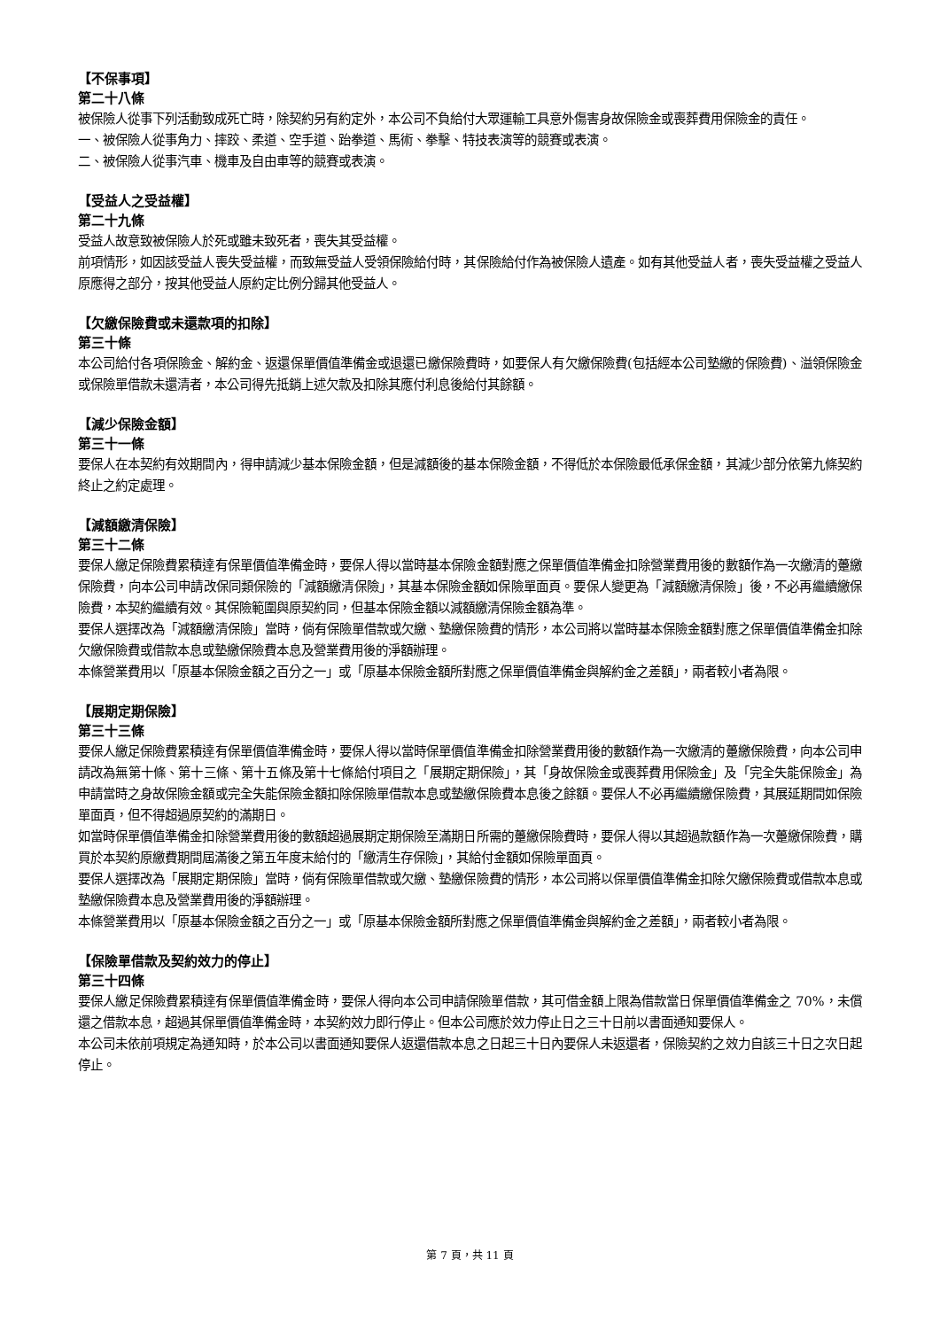【不保事項】
第二十八條
被保險人從事下列活動致成死亡時，除契約另有約定外，本公司不負給付大眾運輸工具意外傷害身故保險金或喪葬費用保險金的責任。
一、被保險人從事角力、摔跤、柔道、空手道、跆拳道、馬術、拳擊、特技表演等的競賽或表演。
二、被保險人從事汽車、機車及自由車等的競賽或表演。
【受益人之受益權】
第二十九條
受益人故意致被保險人於死或雖未致死者，喪失其受益權。
前項情形，如因該受益人喪失受益權，而致無受益人受領保險給付時，其保險給付作為被保險人遺產。如有其他受益人者，喪失受益權之受益人原應得之部分，按其他受益人原約定比例分歸其他受益人。
【欠繳保險費或未還款項的扣除】
第三十條
本公司給付各項保險金、解約金、返還保單價值準備金或退還已繳保險費時，如要保人有欠繳保險費(包括經本公司墊繳的保險費)、溢領保險金或保險單借款未還清者，本公司得先抵銷上述欠款及扣除其應付利息後給付其餘額。
【減少保險金額】
第三十一條
要保人在本契約有效期間內，得申請減少基本保險金額，但是減額後的基本保險金額，不得低於本保險最低承保金額，其減少部分依第九條契約終止之約定處理。
【減額繳清保險】
第三十二條
要保人繳足保險費累積達有保單價值準備金時，要保人得以當時基本保險金額對應之保單價值準備金扣除營業費用後的數額作為一次繳清的躉繳保險費，向本公司申請改保同類保險的「減額繳清保險」，其基本保險金額如保險單面頁。要保人變更為「減額繳清保險」後，不必再繼續繳保險費，本契約繼續有效。其保險範圍與原契約同，但基本保險金額以減額繳清保險金額為準。
要保人選擇改為「減額繳清保險」當時，倘有保險單借款或欠繳、墊繳保險費的情形，本公司將以當時基本保險金額對應之保單價值準備金扣除欠繳保險費或借款本息或墊繳保險費本息及營業費用後的淨額辦理。
本條營業費用以「原基本保險金額之百分之一」或「原基本保險金額所對應之保單價值準備金與解約金之差額」，兩者較小者為限。
【展期定期保險】
第三十三條
要保人繳足保險費累積達有保單價值準備金時，要保人得以當時保單價值準備金扣除營業費用後的數額作為一次繳清的躉繳保險費，向本公司申請改為無第十條、第十三條、第十五條及第十七條給付項目之「展期定期保險」，其「身故保險金或喪葬費用保險金」及「完全失能保險金」為申請當時之身故保險金額或完全失能保險金額扣除保險單借款本息或墊繳保險費本息後之餘額。要保人不必再繼續繳保險費，其展延期間如保險單面頁，但不得超過原契約的滿期日。
如當時保單價值準備金扣除營業費用後的數額超過展期定期保險至滿期日所需的躉繳保險費時，要保人得以其超過款額作為一次躉繳保險費，購買於本契約原繳費期間屆滿後之第五年度末給付的「繳清生存保險」，其給付金額如保險單面頁。
要保人選擇改為「展期定期保險」當時，倘有保險單借款或欠繳、墊繳保險費的情形，本公司將以保單價值準備金扣除欠繳保險費或借款本息或墊繳保險費本息及營業費用後的淨額辦理。
本條營業費用以「原基本保險金額之百分之一」或「原基本保險金額所對應之保單價值準備金與解約金之差額」，兩者較小者為限。
【保險單借款及契約效力的停止】
第三十四條
要保人繳足保險費累積達有保單價值準備金時，要保人得向本公司申請保險單借款，其可借金額上限為借款當日保單價值準備金之 70%，未償還之借款本息，超過其保單價值準備金時，本契約效力即行停止。但本公司應於效力停止日之三十日前以書面通知要保人。
本公司未依前項規定為通知時，於本公司以書面通知要保人返還借款本息之日起三十日內要保人未返還者，保險契約之效力自該三十日之次日起停止。
第 7 頁，共 11 頁